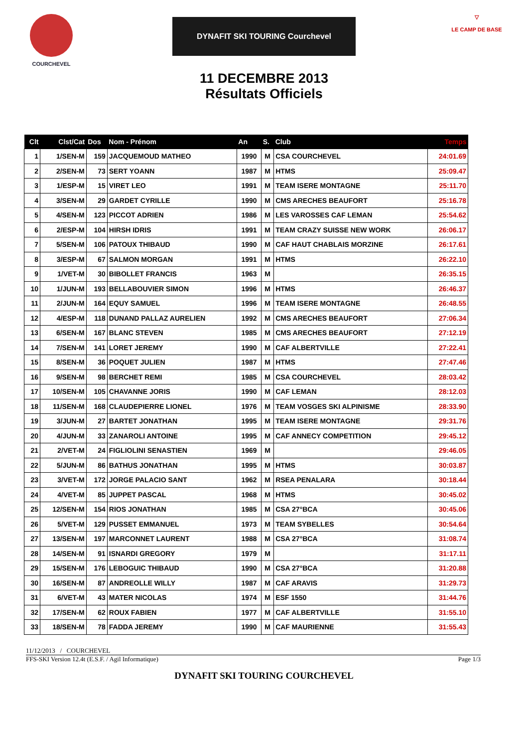COURCHEVEL
DYNAFIT SKI TOURING Courchevel
11 DECEMBRE 2013
Résultats Officiels
▽
LE CAMP DE BASE
| Clt | Clst/Cat | Dos | Nom - Prénom | An | S. | Club | Temps |
| --- | --- | --- | --- | --- | --- | --- | --- |
| 1 | 1/SEN-M | 159 | JACQUEMOUD MATHEO | 1990 | M | CSA COURCHEVEL | 24:01.69 |
| 2 | 2/SEN-M | 73 | SERT YOANN | 1987 | M | HTMS | 25:09.47 |
| 3 | 1/ESP-M | 15 | VIRET LEO | 1991 | M | TEAM ISERE MONTAGNE | 25:11.70 |
| 4 | 3/SEN-M | 29 | GARDET CYRILLE | 1990 | M | CMS ARECHES BEAUFORT | 25:16.78 |
| 5 | 4/SEN-M | 123 | PICCOT ADRIEN | 1986 | M | LES VAROSSES CAF LEMAN | 25:54.62 |
| 6 | 2/ESP-M | 104 | HIRSH IDRIS | 1991 | M | TEAM CRAZY SUISSE NEW WORK | 26:06.17 |
| 7 | 5/SEN-M | 106 | PATOUX THIBAUD | 1990 | M | CAF HAUT CHABLAIS MORZINE | 26:17.61 |
| 8 | 3/ESP-M | 67 | SALMON MORGAN | 1991 | M | HTMS | 26:22.10 |
| 9 | 1/VET-M | 30 | BIBOLLET FRANCIS | 1963 | M | | 26:35.15 |
| 10 | 1/JUN-M | 193 | BELLABOUVIER SIMON | 1996 | M | HTMS | 26:46.37 |
| 11 | 2/JUN-M | 164 | EQUY SAMUEL | 1996 | M | TEAM ISERE MONTAGNE | 26:48.55 |
| 12 | 4/ESP-M | 118 | DUNAND PALLAZ AURELIEN | 1992 | M | CMS ARECHES BEAUFORT | 27:06.34 |
| 13 | 6/SEN-M | 167 | BLANC STEVEN | 1985 | M | CMS ARECHES BEAUFORT | 27:12.19 |
| 14 | 7/SEN-M | 141 | LORET JEREMY | 1990 | M | CAF ALBERTVILLE | 27:22.41 |
| 15 | 8/SEN-M | 36 | POQUET JULIEN | 1987 | M | HTMS | 27:47.46 |
| 16 | 9/SEN-M | 98 | BERCHET REMI | 1985 | M | CSA COURCHEVEL | 28:03.42 |
| 17 | 10/SEN-M | 105 | CHAVANNE JORIS | 1990 | M | CAF LEMAN | 28:12.03 |
| 18 | 11/SEN-M | 168 | CLAUDEPIERRE LIONEL | 1976 | M | TEAM VOSGES SKI ALPINISME | 28:33.90 |
| 19 | 3/JUN-M | 27 | BARTET JONATHAN | 1995 | M | TEAM ISERE MONTAGNE | 29:31.76 |
| 20 | 4/JUN-M | 33 | ZANAROLI ANTOINE | 1995 | M | CAF ANNECY COMPETITION | 29:45.12 |
| 21 | 2/VET-M | 24 | FIGLIOLINI SENASTIEN | 1969 | M | | 29:46.05 |
| 22 | 5/JUN-M | 86 | BATHUS JONATHAN | 1995 | M | HTMS | 30:03.87 |
| 23 | 3/VET-M | 172 | JORGE PALACIO SANT | 1962 | M | RSEA PENALARA | 30:18.44 |
| 24 | 4/VET-M | 85 | JUPPET PASCAL | 1968 | M | HTMS | 30:45.02 |
| 25 | 12/SEN-M | 154 | RIOS JONATHAN | 1985 | M | CSA 27°BCA | 30:45.06 |
| 26 | 5/VET-M | 129 | PUSSET EMMANUEL | 1973 | M | TEAM SYBELLES | 30:54.64 |
| 27 | 13/SEN-M | 197 | MARCONNET LAURENT | 1988 | M | CSA 27°BCA | 31:08.74 |
| 28 | 14/SEN-M | 91 | ISNARDI GREGORY | 1979 | M | | 31:17.11 |
| 29 | 15/SEN-M | 176 | LEBOGUIC THIBAUD | 1990 | M | CSA 27°BCA | 31:20.88 |
| 30 | 16/SEN-M | 87 | ANDREOLLE WILLY | 1987 | M | CAF ARAVIS | 31:29.73 |
| 31 | 6/VET-M | 43 | MATER NICOLAS | 1974 | M | ESF 1550 | 31:44.76 |
| 32 | 17/SEN-M | 62 | ROUX FABIEN | 1977 | M | CAF ALBERTVILLE | 31:55.10 |
| 33 | 18/SEN-M | 78 | FADDA JEREMY | 1990 | M | CAF MAURIENNE | 31:55.43 |
11/12/2013 / COURCHEVEL
FFS-SKI Version 12.4t (E.S.F. / Agil Informatique) Page 1/3
DYNAFIT SKI TOURING COURCHEVEL